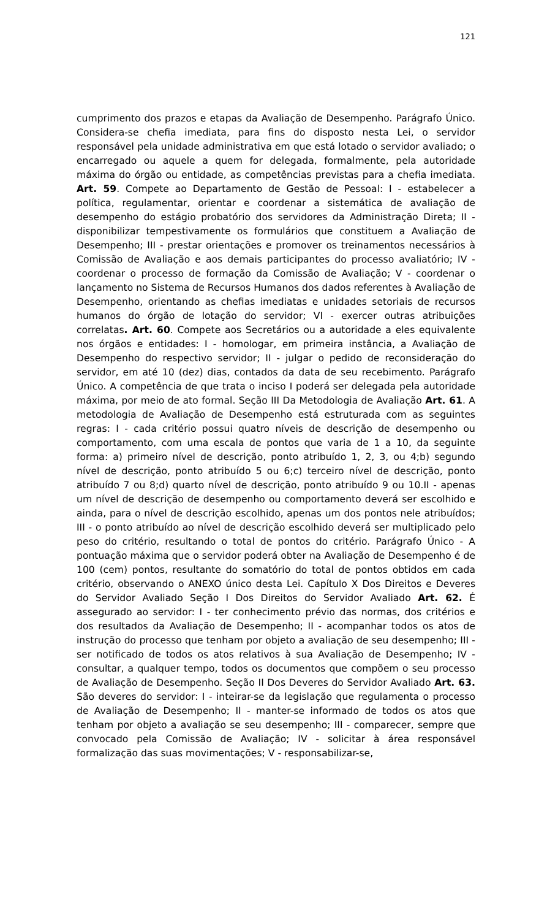121
cumprimento dos prazos e etapas da Avaliação de Desempenho. Parágrafo Único. Considera-se chefia imediata, para fins do disposto nesta Lei, o servidor responsável pela unidade administrativa em que está lotado o servidor avaliado; o encarregado ou aquele a quem for delegada, formalmente, pela autoridade máxima do órgão ou entidade, as competências previstas para a chefia imediata. Art. 59. Compete ao Departamento de Gestão de Pessoal: I - estabelecer a política, regulamentar, orientar e coordenar a sistemática de avaliação de desempenho do estágio probatório dos servidores da Administração Direta; II - disponibilizar tempestivamente os formulários que constituem a Avaliação de Desempenho; III - prestar orientações e promover os treinamentos necessários à Comissão de Avaliação e aos demais participantes do processo avaliatório; IV - coordenar o processo de formação da Comissão de Avaliação; V - coordenar o lançamento no Sistema de Recursos Humanos dos dados referentes à Avaliação de Desempenho, orientando as chefias imediatas e unidades setoriais de recursos humanos do órgão de lotação do servidor; VI - exercer outras atribuições correlatas. Art. 60. Compete aos Secretários ou a autoridade a eles equivalente nos órgãos e entidades: I - homologar, em primeira instância, a Avaliação de Desempenho do respectivo servidor; II - julgar o pedido de reconsideração do servidor, em até 10 (dez) dias, contados da data de seu recebimento. Parágrafo Único. A competência de que trata o inciso I poderá ser delegada pela autoridade máxima, por meio de ato formal. Seção III Da Metodologia de Avaliação Art. 61. A metodologia de Avaliação de Desempenho está estruturada com as seguintes regras: I - cada critério possui quatro níveis de descrição de desempenho ou comportamento, com uma escala de pontos que varia de 1 a 10, da seguinte forma: a) primeiro nível de descrição, ponto atribuído 1, 2, 3, ou 4;b) segundo nível de descrição, ponto atribuído 5 ou 6;c) terceiro nível de descrição, ponto atribuído 7 ou 8;d) quarto nível de descrição, ponto atribuído 9 ou 10.II - apenas um nível de descrição de desempenho ou comportamento deverá ser escolhido e ainda, para o nível de descrição escolhido, apenas um dos pontos nele atribuídos; III - o ponto atribuído ao nível de descrição escolhido deverá ser multiplicado pelo peso do critério, resultando o total de pontos do critério. Parágrafo Único - A pontuação máxima que o servidor poderá obter na Avaliação de Desempenho é de 100 (cem) pontos, resultante do somatório do total de pontos obtidos em cada critério, observando o ANEXO único desta Lei. Capítulo X Dos Direitos e Deveres do Servidor Avaliado Seção I Dos Direitos do Servidor Avaliado Art. 62. É assegurado ao servidor: I - ter conhecimento prévio das normas, dos critérios e dos resultados da Avaliação de Desempenho; II - acompanhar todos os atos de instrução do processo que tenham por objeto a avaliação de seu desempenho; III - ser notificado de todos os atos relativos à sua Avaliação de Desempenho; IV - consultar, a qualquer tempo, todos os documentos que compõem o seu processo de Avaliação de Desempenho. Seção II Dos Deveres do Servidor Avaliado Art. 63. São deveres do servidor: I - inteirar-se da legislação que regulamenta o processo de Avaliação de Desempenho; II - manter-se informado de todos os atos que tenham por objeto a avaliação se seu desempenho; III - comparecer, sempre que convocado pela Comissão de Avaliação; IV - solicitar à área responsável formalização das suas movimentações; V - responsabilizar-se,